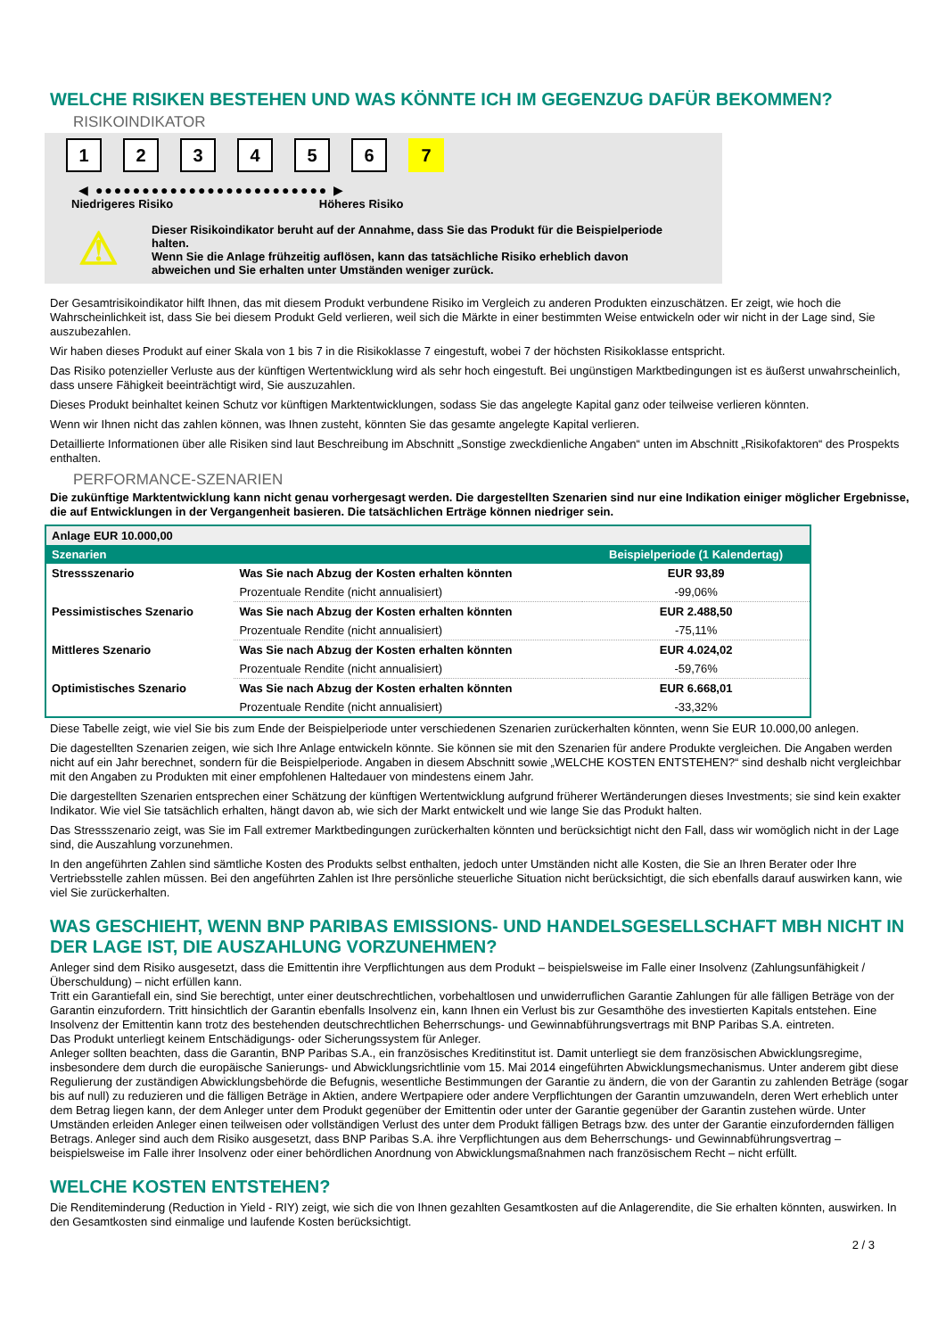WELCHE RISIKEN BESTEHEN UND WAS KÖNNTE ICH IM GEGENZUG DAFÜR BEKOMMEN?
RISIKOINDIKATOR
123456 7
◀ ●●●●●●●●●●●●●●●●●●●●●●●●● ▶
Niedrigeres Risiko Höheres Risiko
⚠
Dieser Risikoindikator beruht auf der Annahme, dass Sie das Produkt für die Beispielperiode halten.
Wenn Sie die Anlage frühzeitig auflösen, kann das tatsächliche Risiko erheblich davon abweichen und Sie erhalten unter Umständen weniger zurück.
Der Gesamtrisikoindikator hilft Ihnen, das mit diesem Produkt verbundene Risiko im Vergleich zu anderen Produkten einzuschätzen. Er zeigt, wie hoch die Wahrscheinlichkeit ist, dass Sie bei diesem Produkt Geld verlieren, weil sich die Märkte in einer bestimmten Weise entwickeln oder wir nicht in der Lage sind, Sie auszubezahlen.
Wir haben dieses Produkt auf einer Skala von 1 bis 7 in die Risikoklasse 7 eingestuft, wobei 7 der höchsten Risikoklasse entspricht.
Das Risiko potenzieller Verluste aus der künftigen Wertentwicklung wird als sehr hoch eingestuft. Bei ungünstigen Marktbedingungen ist es äußerst unwahrscheinlich, dass unsere Fähigkeit beeinträchtigt wird, Sie auszuzahlen.
Dieses Produkt beinhaltet keinen Schutz vor künftigen Marktentwicklungen, sodass Sie das angelegte Kapital ganz oder teilweise verlieren könnten.
Wenn wir Ihnen nicht das zahlen können, was Ihnen zusteht, könnten Sie das gesamte angelegte Kapital verlieren.
Detaillierte Informationen über alle Risiken sind laut Beschreibung im Abschnitt „Sonstige zweckdienliche Angaben“ unten im Abschnitt „Risikofaktoren“ des Prospekts enthalten.
PERFORMANCE-SZENARIEN
Die zukünftige Marktentwicklung kann nicht genau vorhergesagt werden. Die dargestellten Szenarien sind nur eine Indikation einiger möglicher Ergebnisse, die auf Entwicklungen in der Vergangenheit basieren. Die tatsächlichen Erträge können niedriger sein.
| Anlage EUR 10.000,00 | | |
| --- | --- | --- |
| Szenarien | | Beispielperiode (1 Kalendertag) |
| Stressszenario | Was Sie nach Abzug der Kosten erhalten könnten | EUR 93,89 |
| | Prozentuale Rendite (nicht annualisiert) | -99,06% |
| Pessimistisches Szenario | Was Sie nach Abzug der Kosten erhalten könnten | EUR 2.488,50 |
| | Prozentuale Rendite (nicht annualisiert) | -75,11% |
| Mittleres Szenario | Was Sie nach Abzug der Kosten erhalten könnten | EUR 4.024,02 |
| | Prozentuale Rendite (nicht annualisiert) | -59,76% |
| Optimistisches Szenario | Was Sie nach Abzug der Kosten erhalten könnten | EUR 6.668,01 |
| | Prozentuale Rendite (nicht annualisiert) | -33,32% |
Diese Tabelle zeigt, wie viel Sie bis zum Ende der Beispielperiode unter verschiedenen Szenarien zurückerhalten könnten, wenn Sie EUR 10.000,00 anlegen.
Die dagestellten Szenarien zeigen, wie sich Ihre Anlage entwickeln könnte. Sie können sie mit den Szenarien für andere Produkte vergleichen. Die Angaben werden nicht auf ein Jahr berechnet, sondern für die Beispielperiode. Angaben in diesem Abschnitt sowie „WELCHE KOSTEN ENTSTEHEN?“ sind deshalb nicht vergleichbar mit den Angaben zu Produkten mit einer empfohlenen Haltedauer von mindestens einem Jahr.
Die dargestellten Szenarien entsprechen einer Schätzung der künftigen Wertentwicklung aufgrund früherer Wertänderungen dieses Investments; sie sind kein exakter Indikator. Wie viel Sie tatsächlich erhalten, hängt davon ab, wie sich der Markt entwickelt und wie lange Sie das Produkt halten.
Das Stressszenario zeigt, was Sie im Fall extremer Marktbedingungen zurückerhalten könnten und berücksichtigt nicht den Fall, dass wir womöglich nicht in der Lage sind, die Auszahlung vorzunehmen.
In den angeführten Zahlen sind sämtliche Kosten des Produkts selbst enthalten, jedoch unter Umständen nicht alle Kosten, die Sie an Ihren Berater oder Ihre Vertriebsstelle zahlen müssen. Bei den angeführten Zahlen ist Ihre persönliche steuerliche Situation nicht berücksichtigt, die sich ebenfalls darauf auswirken kann, wie viel Sie zurückerhalten.
WAS GESCHIEHT, WENN BNP PARIBAS EMISSIONS- UND HANDELSGESELLSCHAFT MBH NICHT IN DER LAGE IST, DIE AUSZAHLUNG VORZUNEHMEN?
Anleger sind dem Risiko ausgesetzt, dass die Emittentin ihre Verpflichtungen aus dem Produkt – beispielsweise im Falle einer Insolvenz (Zahlungsunfähigkeit / Überschuldung) – nicht erfüllen kann.
Tritt ein Garantiefall ein, sind Sie berechtigt, unter einer deutschrechtlichen, vorbehaltlosen und unwiderruflichen Garantie Zahlungen für alle fälligen Beträge von der Garantin einzufordern. Tritt hinsichtlich der Garantin ebenfalls Insolvenz ein, kann Ihnen ein Verlust bis zur Gesamthöhe des investierten Kapitals entstehen. Eine Insolvenz der Emittentin kann trotz des bestehenden deutschrechtlichen Beherrschungs- und Gewinnabführungsvertrags mit BNP Paribas S.A. eintreten.
Das Produkt unterliegt keinem Entschädigungs- oder Sicherungssystem für Anleger.
Anleger sollten beachten, dass die Garantin, BNP Paribas S.A., ein französisches Kreditinstitut ist. Damit unterliegt sie dem französischen Abwicklungsregime, insbesondere dem durch die europäische Sanierungs- und Abwicklungsrichtlinie vom 15. Mai 2014 eingeführten Abwicklungsmechanismus. Unter anderem gibt diese Regulierung der zuständigen Abwicklungsbehörde die Befugnis, wesentliche Bestimmungen der Garantie zu ändern, die von der Garantin zu zahlenden Beträge (sogar bis auf null) zu reduzieren und die fälligen Beträge in Aktien, andere Wertpapiere oder andere Verpflichtungen der Garantin umzuwandeln, deren Wert erheblich unter dem Betrag liegen kann, der dem Anleger unter dem Produkt gegenüber der Emittentin oder unter der Garantie gegenüber der Garantin zustehen würde. Unter Umständen erleiden Anleger einen teilweisen oder vollständigen Verlust des unter dem Produkt fälligen Betrags bzw. des unter der Garantie einzufordernden fälligen Betrags. Anleger sind auch dem Risiko ausgesetzt, dass BNP Paribas S.A. ihre Verpflichtungen aus dem Beherrschungs- und Gewinnabführungsvertrag – beispielsweise im Falle ihrer Insolvenz oder einer behördlichen Anordnung von Abwicklungsmaßnahmen nach französischem Recht – nicht erfüllt.
WELCHE KOSTEN ENTSTEHEN?
Die Renditeminderung (Reduction in Yield - RIY) zeigt, wie sich die von Ihnen gezahlten Gesamtkosten auf die Anlagerendite, die Sie erhalten könnten, auswirken. In den Gesamtkosten sind einmalige und laufende Kosten berücksichtigt.
2 / 3